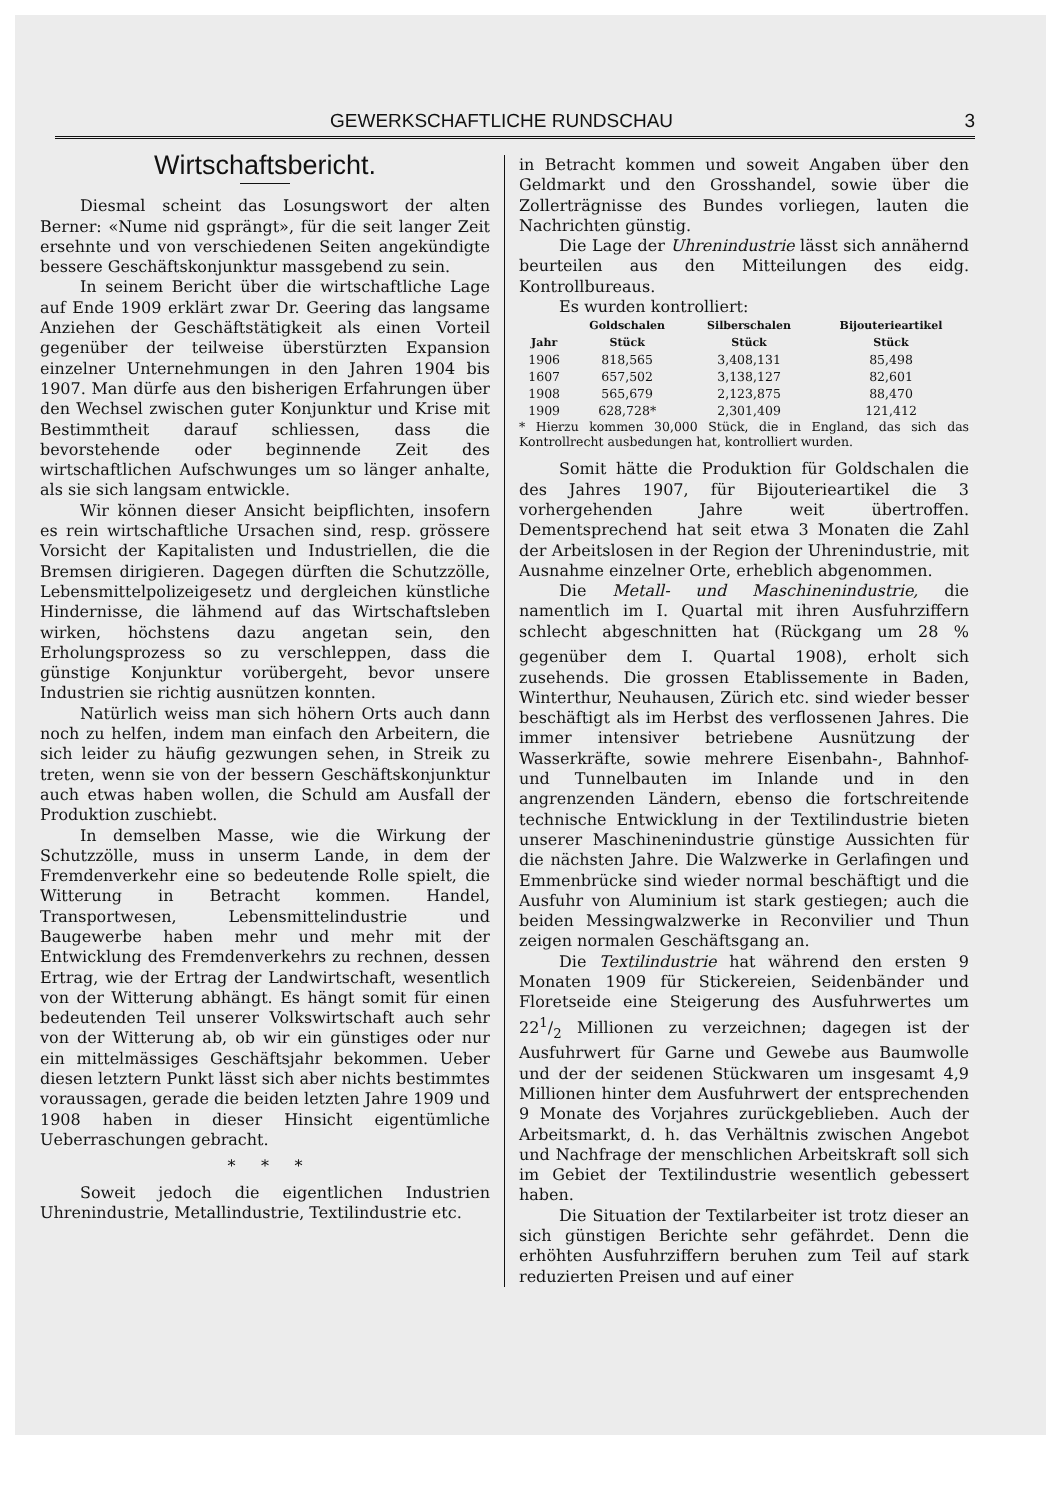GEWERKSCHAFTLICHE RUNDSCHAU 3
Wirtschaftsbericht.
Diesmal scheint das Losungswort der alten Berner: «Nume nid gsprängt», für die seit langer Zeit ersehnte und von verschiedenen Seiten angekündigte bessere Geschäftskonjunktur massgebend zu sein.
In seinem Bericht über die wirtschaftliche Lage auf Ende 1909 erklärt zwar Dr. Geering das langsame Anziehen der Geschäftstätigkeit als einen Vorteil gegenüber der teilweise überstürzten Expansion einzelner Unternehmungen in den Jahren 1904 bis 1907. Man dürfe aus den bisherigen Erfahrungen über den Wechsel zwischen guter Konjunktur und Krise mit Bestimmtheit darauf schliessen, dass die bevorstehende oder beginnende Zeit des wirtschaftlichen Aufschwunges um so länger anhalte, als sie sich langsam entwickle.
Wir können dieser Ansicht beipflichten, insofern es rein wirtschaftliche Ursachen sind, resp. grössere Vorsicht der Kapitalisten und Industriellen, die die Bremsen dirigieren. Dagegen dürften die Schutzzölle, Lebensmittelpolizeigesetz und dergleichen künstliche Hindernisse, die lähmend auf das Wirtschaftsleben wirken, höchstens dazu angetan sein, den Erholungsprozess so zu verschleppen, dass die günstige Konjunktur vorübergeht, bevor unsere Industrien sie richtig ausnützen konnten.
Natürlich weiss man sich höhern Orts auch dann noch zu helfen, indem man einfach den Arbeitern, die sich leider zu häufig gezwungen sehen, in Streik zu treten, wenn sie von der bessern Geschäftskonjunktur auch etwas haben wollen, die Schuld am Ausfall der Produktion zuschiebt.
In demselben Masse, wie die Wirkung der Schutzzölle, muss in unserm Lande, in dem der Fremdenverkehr eine so bedeutende Rolle spielt, die Witterung in Betracht kommen. Handel, Transportwesen, Lebensmittelindustrie und Baugewerbe haben mehr und mehr mit der Entwicklung des Fremdenverkehrs zu rechnen, dessen Ertrag, wie der Ertrag der Landwirtschaft, wesentlich von der Witterung abhängt. Es hängt somit für einen bedeutenden Teil unserer Volkswirtschaft auch sehr von der Witterung ab, ob wir ein günstiges oder nur ein mittelmässiges Geschäftsjahr bekommen. Ueber diesen letztern Punkt lässt sich aber nichts bestimmtes voraussagen, gerade die beiden letzten Jahre 1909 und 1908 haben in dieser Hinsicht eigentümliche Ueberraschungen gebracht.
* * *
Soweit jedoch die eigentlichen Industrien Uhrenindustrie, Metallindustrie, Textilindustrie etc.
in Betracht kommen und soweit Angaben über den Geldmarkt und den Grosshandel, sowie über die Zollerträgnisse des Bundes vorliegen, lauten die Nachrichten günstig.
Die Lage der Uhrenindustrie lässt sich annähernd beurteilen aus den Mitteilungen des eidg. Kontrollbureaus.
Es wurden kontrolliert:
| | Goldschalen | Silberschalen | Bijouterieartikel |
| --- | --- | --- | --- |
| Jahr | Stück | Stück | Stück |
| 1906 | 818,565 | 3,408,131 | 85,498 |
| 1607 | 657,502 | 3,138,127 | 82,601 |
| 1908 | 565,679 | 2,123,875 | 88,470 |
| 1909 | 628,728* | 2,301,409 | 121,412 |
* Hierzu kommen 30,000 Stück, die in England, das sich das Kontrollrecht ausbedungen hat, kontrolliert wurden.
Somit hätte die Produktion für Goldschalen die des Jahres 1907, für Bijouterieartikel die 3 vorhergehenden Jahre weit übertroffen. Dementsprechend hat seit etwa 3 Monaten die Zahl der Arbeitslosen in der Region der Uhrenindustrie, mit Ausnahme einzelner Orte, erheblich abgenommen.
Die Metall- und Maschinenindustrie, die namentlich im I. Quartal mit ihren Ausfuhrziffern schlecht abgeschnitten hat (Rückgang um 28 % gegenüber dem I. Quartal 1908), erholt sich zusehends. Die grossen Etablissemente in Baden, Winterthur, Neuhausen, Zürich etc. sind wieder besser beschäftigt als im Herbst des verflossenen Jahres. Die immer intensiver betriebene Ausnützung der Wasserkräfte, sowie mehrere Eisenbahn-, Bahnhof- und Tunnelbauten im Inlande und in den angrenzenden Ländern, ebenso die fortschreitende technische Entwicklung in der Textilindustrie bieten unserer Maschinenindustrie günstige Aussichten für die nächsten Jahre. Die Walzwerke in Gerlafingen und Emmenbrücke sind wieder normal beschäftigt und die Ausfuhr von Aluminium ist stark gestiegen; auch die beiden Messingwalzwerke in Reconvilier und Thun zeigen normalen Geschäftsgang an.
Die Textilindustrie hat während den ersten 9 Monaten 1909 für Stickereien, Seidenbänder und Floretseide eine Steigerung des Ausfuhrwertes um 221/2 Millionen zu verzeichnen; dagegen ist der Ausfuhrwert für Garne und Gewebe aus Baumwolle und der der seidenen Stückwaren um insgesamt 4,9 Millionen hinter dem Ausfuhrwert der entsprechenden 9 Monate des Vorjahres zurückgeblieben. Auch der Arbeitsmarkt, d. h. das Verhältnis zwischen Angebot und Nachfrage der menschlichen Arbeitskraft soll sich im Gebiet der Textilindustrie wesentlich gebessert haben.
Die Situation der Textilarbeiter ist trotz dieser an sich günstigen Berichte sehr gefährdet. Denn die erhöhten Ausfuhrziffern beruhen zum Teil auf stark reduzierten Preisen und auf einer